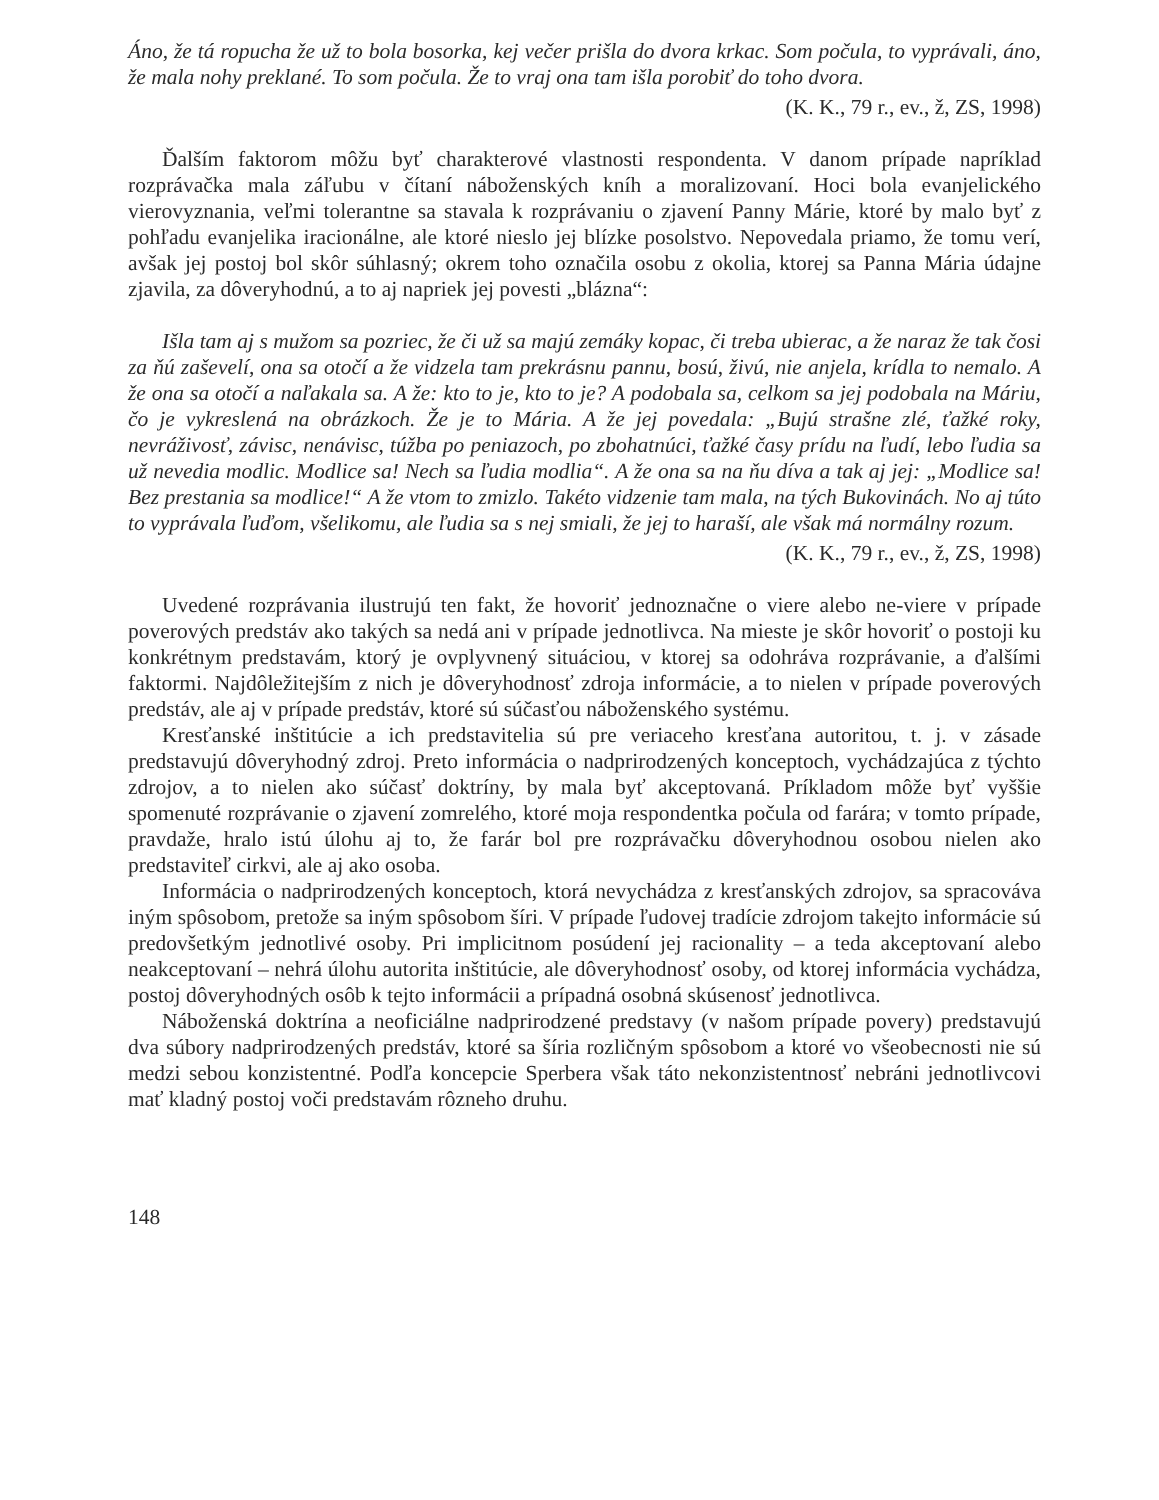Áno, že tá ropucha že už to bola bosorka, kej večer prišla do dvora krkac. Som počula, to vyprávali, áno, že mala nohy preklané. To som počula. Že to vraj ona tam išla porobiť do toho dvora.
(K. K., 79 r., ev., ž, ZS, 1998)
Ďalším faktorom môžu byť charakterové vlastnosti respondenta. V danom prípade napríklad rozprávačka mala záľubu v čítaní náboženských kníh a moralizovaní. Hoci bola evanjelického vierovyznania, veľmi tolerantne sa stavala k rozprávaniu o zjavení Panny Márie, ktoré by malo byť z pohľadu evanjelika iracionálne, ale ktoré nieslo jej blízke posolstvo. Nepovedala priamo, že tomu verí, avšak jej postoj bol skôr súhlasný; okrem toho označila osobu z okolia, ktorej sa Panna Mária údajne zjavila, za dôveryhodnú, a to aj napriek jej povesti „blázna“:
Išla tam aj s mužom sa pozriec, že či už sa majú zemáky kopac, či treba ubierac, a že naraz že tak čosi za ňú zaševelí, ona sa otočí a že vidzela tam prekrásnu pannu, bosú, živú, nie anjela, krídla to nemalo. A že ona sa otočí a naľakala sa. A že: kto to je, kto to je? A podobala sa, celkom sa jej podobala na Máriu, čo je vykreslená na obrázkoch. Že je to Mária. A že jej povedala: „Bujú strašne zlé, ťažké roky, nevráživosť, závisc, nenávisc, túžba po peniazoch, po zbohatnúci, ťažké časy prídu na ľudí, lebo ľudia sa už nevedia modlic. Modlice sa! Nech sa ľudia modlia“. A že ona sa na ňu díva a tak aj jej: „Modlice sa! Bez prestania sa modlice!“ A že vtom to zmizlo. Takéto vidzenie tam mala, na tých Bukovinách. No aj túto to vyprávala ľuďom, všelikomu, ale ľudia sa s nej smiali, že jej to haraší, ale však má normálny rozum.
(K. K., 79 r., ev., ž, ZS, 1998)
Uvedené rozprávania ilustrujú ten fakt, že hovoriť jednoznačne o viere alebo ne-viere v prípade poverových predstáv ako takých sa nedá ani v prípade jednotlivca. Na mieste je skôr hovoriť o postoji ku konkrétnym predstavám, ktorý je ovplyvnený situáciou, v ktorej sa odohráva rozprávanie, a ďalšími faktormi. Najdôležitejším z nich je dôveryhodnosť zdroja informácie, a to nielen v prípade poverových predstáv, ale aj v prípade predstáv, ktoré sú súčasťou náboženského systému.
Kresťanské inštitúcie a ich predstavitelia sú pre veriaceho kresťana autoritou, t. j. v zásade predstavujú dôveryhodný zdroj. Preto informácia o nadprirodzených konceptoch, vychádzajúca z týchto zdrojov, a to nielen ako súčasť doktríny, by mala byť akceptovaná. Príkladom môže byť vyššie spomenuté rozprávanie o zjavení zomrelého, ktoré moja respondentka počula od farára; v tomto prípade, pravdaže, hralo istú úlohu aj to, že farár bol pre rozprávačku dôveryhodnou osobou nielen ako predstaviteľ cirkvi, ale aj ako osoba.
Informácia o nadprirodzených konceptoch, ktorá nevychádza z kresťanských zdrojov, sa spracováva iným spôsobom, pretože sa iným spôsobom šíri. V prípade ľudovej tradície zdrojom takejto informácie sú predovšetkým jednotlivé osoby. Pri implicitnom posúdení jej racionality – a teda akceptovaní alebo neakceptovaní – nehrá úlohu autorita inštitúcie, ale dôveryhodnosť osoby, od ktorej informácia vychádza, postoj dôveryhodných osôb k tejto informácii a prípadná osobná skúsenosť jednotlivca.
Náboženská doktrína a neoficiálne nadprirodzené predstavy (v našom prípade povery) predstavujú dva súbory nadprirodzených predstáv, ktoré sa šíria rozličným spôsobom a ktoré vo všeobecnosti nie sú medzi sebou konzistentné. Podľa koncepcie Sperbera však táto nekonzistentnosť nebráni jednotlivcovi mať kladný postoj voči predstavám rôzneho druhu.
148